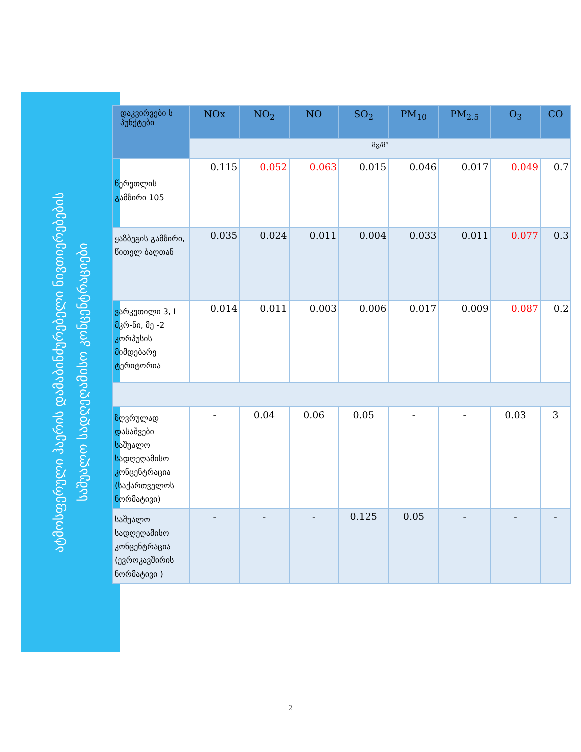ატმოსფერული ჰაერის დამაბინძურებელი ნივთიერებების
საშუალო სადღეღამისო კონცენტრაციები
| დაკვირვები ს პუნქტები | NOx | NO<sub>2</sub> | NO | SO<sub>2</sub> | PM<sub>10</sub> | PM<sub>2.5</sub> | O<sub>3</sub> | CO |
| --- | --- | --- | --- | --- | --- | --- | --- | --- |
| | მგ/მ³ | | | | | | | |
| წერეთლის გამზირი 105 | 0.115 | 0.052 | 0.063 | 0.015 | 0.046 | 0.017 | 0.049 | 0.7 |
| ყაზბეგის გამზირი, წითელ ბაღთან | 0.035 | 0.024 | 0.011 | 0.004 | 0.033 | 0.011 | 0.077 | 0.3 |
| ვარკეთილი 3, I მკრ-ნი, მე -2 კორპუსის მიმდებარე ტერიტორია | 0.014 | 0.011 | 0.003 | 0.006 | 0.017 | 0.009 | 0.087 | 0.2 |
| ზღვრულად დასაშვები საშუალო სადღეღამისო კონცენტრაცია (საქართველოს ნორმატივი) | - | 0.04 | 0.06 | 0.05 | - | - | 0.03 | 3 |
| საშუალო სადღეღამისო კონცენტრაცია (ევროკავშირის ნორმატივი ) | - | - | - | 0.125 | 0.05 | - | - | - |
2